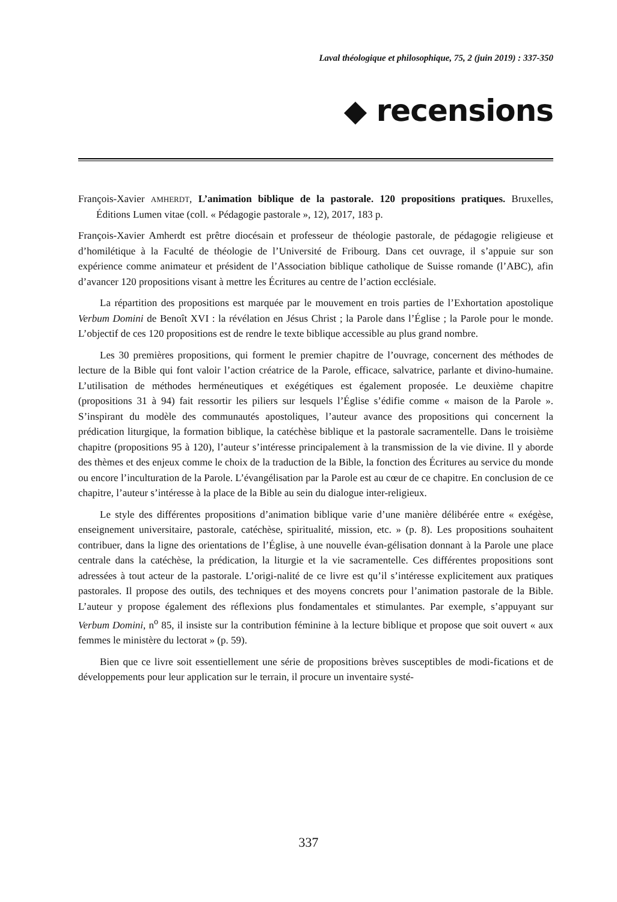Laval théologique et philosophique, 75, 2 (juin 2019) : 337-350
◆ recensions
François-Xavier AMHERDT, L’animation biblique de la pastorale. 120 propositions pratiques. Bruxelles, Éditions Lumen vitae (coll. « Pédagogie pastorale », 12), 2017, 183 p.
François-Xavier Amherdt est prêtre diocésain et professeur de théologie pastorale, de pédagogie religieuse et d’homilétique à la Faculté de théologie de l’Université de Fribourg. Dans cet ouvrage, il s’appuie sur son expérience comme animateur et président de l’Association biblique catholique de Suisse romande (l’ABC), afin d’avancer 120 propositions visant à mettre les Écritures au centre de l’action ecclésiale.
La répartition des propositions est marquée par le mouvement en trois parties de l’Exhortation apostolique Verbum Domini de Benoît XVI : la révélation en Jésus Christ ; la Parole dans l’Église ; la Parole pour le monde. L’objectif de ces 120 propositions est de rendre le texte biblique accessible au plus grand nombre.
Les 30 premières propositions, qui forment le premier chapitre de l’ouvrage, concernent des méthodes de lecture de la Bible qui font valoir l’action créatrice de la Parole, efficace, salvatrice, parlante et divino-humaine. L’utilisation de méthodes herméneutiques et exégétiques est également proposée. Le deuxième chapitre (propositions 31 à 94) fait ressortir les piliers sur lesquels l’Église s’édifie comme « maison de la Parole ». S’inspirant du modèle des communautés apostoliques, l’auteur avance des propositions qui concernent la prédication liturgique, la formation biblique, la catéchèse biblique et la pastorale sacramentelle. Dans le troisième chapitre (propositions 95 à 120), l’auteur s’intéresse principalement à la transmission de la vie divine. Il y aborde des thèmes et des enjeux comme le choix de la traduction de la Bible, la fonction des Écritures au service du monde ou encore l’inculturation de la Parole. L’évangélisation par la Parole est au cœur de ce chapitre. En conclusion de ce chapitre, l’auteur s’intéresse à la place de la Bible au sein du dialogue inter-religieux.
Le style des différentes propositions d’animation biblique varie d’une manière délibérée entre « exégèse, enseignement universitaire, pastorale, catéchèse, spiritualité, mission, etc. » (p. 8). Les propositions souhaitent contribuer, dans la ligne des orientations de l’Église, à une nouvelle évan-gélisation donnant à la Parole une place centrale dans la catéchèse, la prédication, la liturgie et la vie sacramentelle. Ces différentes propositions sont adressées à tout acteur de la pastorale. L’origi-nalité de ce livre est qu’il s’intéresse explicitement aux pratiques pastorales. Il propose des outils, des techniques et des moyens concrets pour l’animation pastorale de la Bible. L’auteur y propose également des réflexions plus fondamentales et stimulantes. Par exemple, s’appuyant sur Verbum Domini, n<sup>o</sup> 85, il insiste sur la contribution féminine à la lecture biblique et propose que soit ouvert « aux femmes le ministère du lectorat » (p. 59).
Bien que ce livre soit essentiellement une série de propositions brèves susceptibles de modi-fications et de développements pour leur application sur le terrain, il procure un inventaire systé-
337